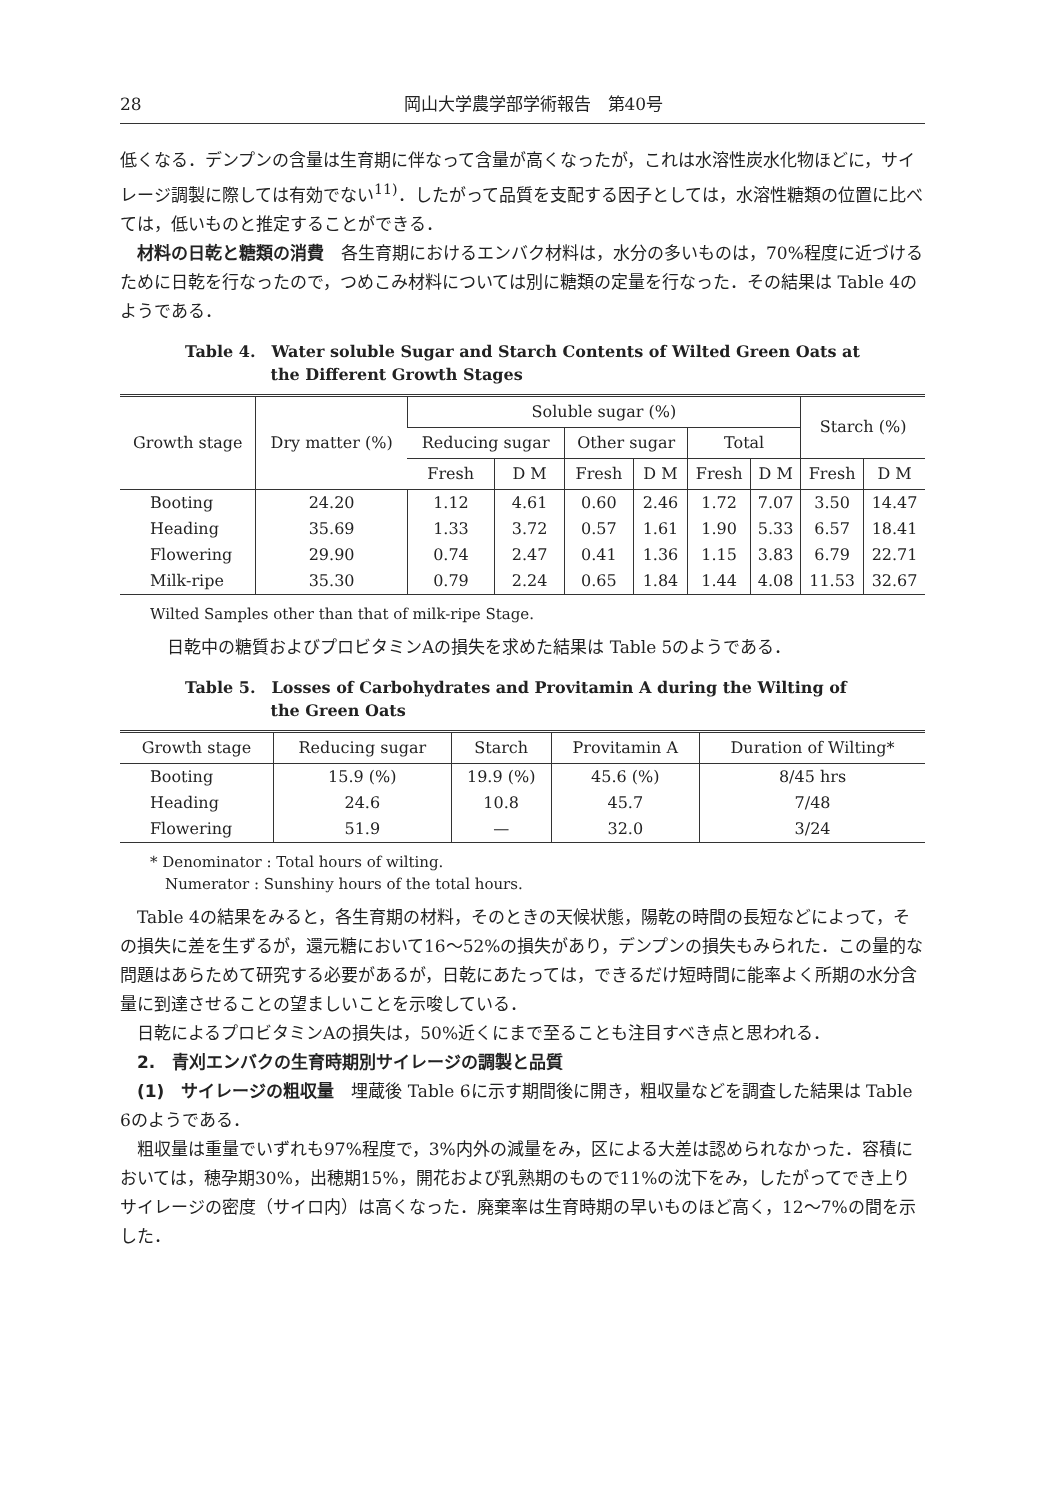28 岡山大学農学部学術報告　第40号
低くなる．デンプンの含量は生育期に伴なって含量が高くなったが，これは水溶性炭水化物ほどに，サイレージ調製に際しては有効でない<sup>11)</sup>．したがって品質を支配する因子としては，水溶性糖類の位置に比べては，低いものと推定することができる．
材料の日乾と糖類の消費　各生育期におけるエンバク材料は，水分の多いものは，70%程度に近づけるために日乾を行なったので，つめこみ材料については別に糖類の定量を行なった．その結果は Table 4のようである．
Table 4.　Water soluble Sugar and Starch Contents of Wilted Green Oats at
　　　　　 the Different Growth Stages
| Growth stage | Dry matter (%) | Soluble sugar (%) | | | | | | Starch (%) | |
| --- | --- | --- | --- | --- | --- | --- | --- | --- | --- |
| | | Reducing sugar | | Other sugar | | Total | | | |
| | | Fresh | D M | Fresh | D M | Fresh | D M | Fresh | D M |
| Booting | 24.20 | 1.12 | 4.61 | 0.60 | 2.46 | 1.72 | 7.07 | 3.50 | 14.47 |
| Heading | 35.69 | 1.33 | 3.72 | 0.57 | 1.61 | 1.90 | 5.33 | 6.57 | 18.41 |
| Flowering | 29.90 | 0.74 | 2.47 | 0.41 | 1.36 | 1.15 | 3.83 | 6.79 | 22.71 |
| Milk-ripe | 35.30 | 0.79 | 2.24 | 0.65 | 1.84 | 1.44 | 4.08 | 11.53 | 32.67 |
Wilted Samples other than that of milk-ripe Stage.
日乾中の糖質およびプロビタミンAの損失を求めた結果は Table 5のようである．
Table 5.　Losses of Carbohydrates and Provitamin A during the Wilting of
　　　　　 the Green Oats
| Growth stage | Reducing sugar | Starch | Provitamin A | Duration of Wilting* |
| --- | --- | --- | --- | --- |
| Booting | 15.9 (%) | 19.9 (%) | 45.6 (%) | 8/45 hrs |
| Heading | 24.6 | 10.8 | 45.7 | 7/48 |
| Flowering | 51.9 | — | 32.0 | 3/24 |
* Denominator : Total hours of wilting.
　Numerator : Sunshiny hours of the total hours.
Table 4の結果をみると，各生育期の材料，そのときの天候状態，陽乾の時間の長短などによって，その損失に差を生ずるが，還元糖において16〜52%の損失があり，デンプンの損失もみられた．この量的な問題はあらためて研究する必要があるが，日乾にあたっては，できるだけ短時間に能率よく所期の水分含量に到達させることの望ましいことを示唆している．
日乾によるプロビタミンAの損失は，50%近くにまで至ることも注目すべき点と思われる．
2.　青刈エンバクの生育時期別サイレージの調製と品質
(1)　サイレージの粗収量　埋蔵後 Table 6に示す期間後に開き，粗収量などを調査した結果は Table 6のようである．
粗収量は重量でいずれも97%程度で，3%内外の減量をみ，区による大差は認められなかった．容積においては，穂孕期30%，出穂期15%，開花および乳熟期のもので11%の沈下をみ，したがってでき上りサイレージの密度（サイロ内）は高くなった．廃棄率は生育時期の早いものほど高く，12〜7%の間を示した．